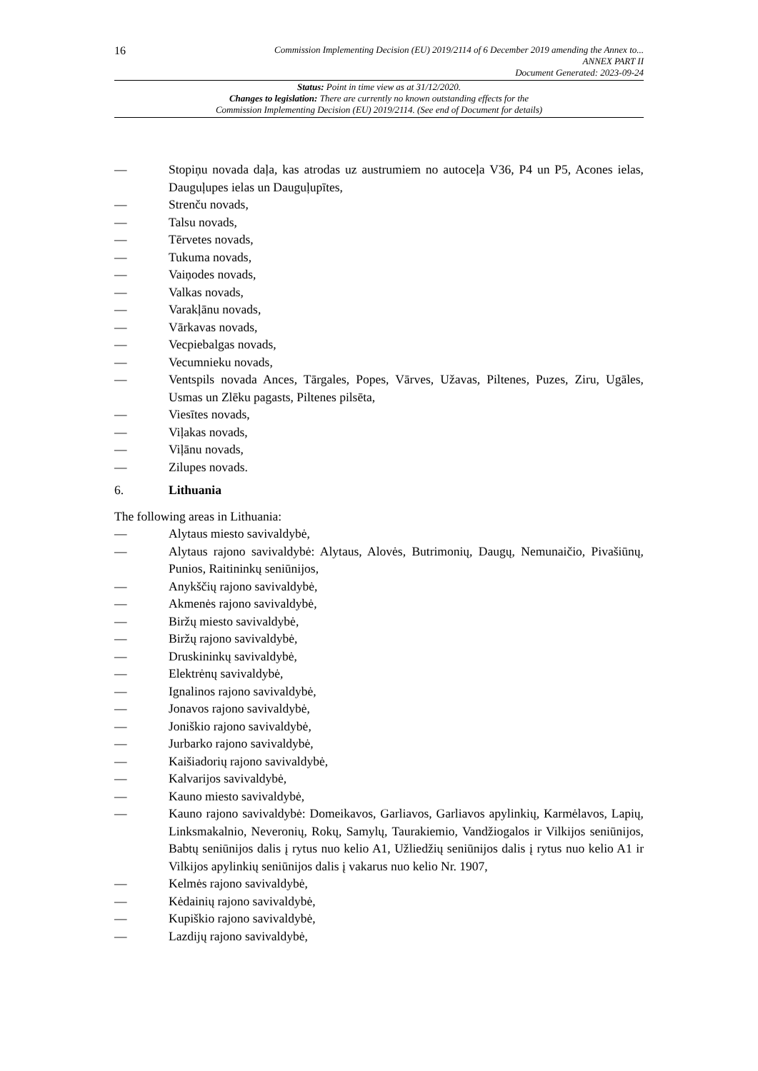16
Commission Implementing Decision (EU) 2019/2114 of 6 December 2019 amending the Annex to...
ANNEX PART II
Document Generated: 2023-09-24
Status: Point in time view as at 31/12/2020.
Changes to legislation: There are currently no known outstanding effects for the
Commission Implementing Decision (EU) 2019/2114. (See end of Document for details)
— Stopiņu novada daļa, kas atrodas uz austrumiem no autoceļa V36, P4 un P5, Acones ielas, Dauguļupes ielas un Dauguļupītes,
— Strenču novads,
— Talsu novads,
— Tērvetes novads,
— Tukuma novads,
— Vaiņodes novads,
— Valkas novads,
— Varakļānu novads,
— Vārkavas novads,
— Vecpiebalgas novads,
— Vecumnieku novads,
— Ventspils novada Ances, Tārgales, Popes, Vārves, Užavas, Piltenes, Puzes, Ziru, Ugāles, Usmas un Zlēku pagasts, Piltenes pilsēta,
— Viesītes novads,
— Viļakas novads,
— Viļānu novads,
— Zilupes novads.
6. Lithuania
The following areas in Lithuania:
— Alytaus miesto savivaldybė,
— Alytaus rajono savivaldybė: Alytaus, Alovės, Butrimonių, Daugų, Nemunaičio, Pivašiūnų, Punios, Raitininkų seniūnijos,
— Anykščių rajono savivaldybė,
— Akmenės rajono savivaldybė,
— Biržų miesto savivaldybė,
— Biržų rajono savivaldybė,
— Druskininkų savivaldybė,
— Elektrėnų savivaldybė,
— Ignalinos rajono savivaldybė,
— Jonavos rajono savivaldybė,
— Joniškio rajono savivaldybė,
— Jurbarko rajono savivaldybė,
— Kaišiadorių rajono savivaldybė,
— Kalvarijos savivaldybė,
— Kauno miesto savivaldybė,
— Kauno rajono savivaldybė: Domeikavos, Garliavos, Garliavos apylinkių, Karmėlavos, Lapių, Linksmakalnio, Neveronių, Rokų, Samylų, Taurakiemio, Vandžiogalos ir Vilkijos seniūnijos, Babtų seniūnijos dalis į rytus nuo kelio A1, Užliedžių seniūnijos dalis į rytus nuo kelio A1 ir Vilkijos apylinkių seniūnijos dalis į vakarus nuo kelio Nr. 1907,
— Kelmės rajono savivaldybė,
— Kėdainių rajono savivaldybė,
— Kupiškio rajono savivaldybė,
— Lazdijų rajono savivaldybė,